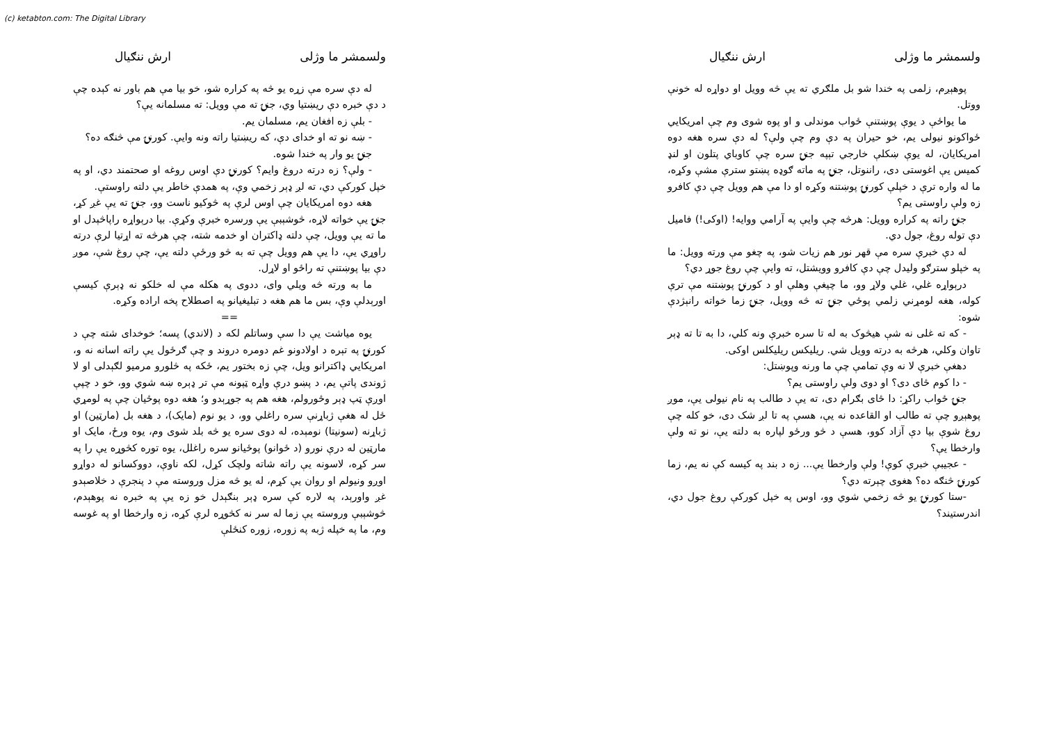(c) ketabton.com: The Digital Library
ولسمشر ما وژلی ارش ننګیال
پوهېږم، زلمی په خندا شو بل ملګري ته يې څه وويل او دواړه له خونې ووتل.
ما يواځې د يوې پوښتنې ځواب موندلی و او پوه شوی وم چې امريکايي ځواکونو نيولی يم، خو حيران په دې وم چې ولې؟ له دې سره هغه دوه امريکايان، له يوې ښکلې خارجي تېپه جنۍ سره چې کاوباي پتلون او لنډ کميس يې اغوستی دی، راننوتل، جنۍ په ماته ګوډه پښتو سترې مشې وکړه، ما له واره ترې د خپلې کورنۍ پوښتنه وکړه او دا مې هم وويل چې دې کافرو زه ولې راوستی يم؟
جنۍ راته په کراره وويل: هرڅه چې وايې په آرامي ووايه! (اوکی!) فاميل دې توله روغ، جول دي.
له دې خبرې سره مې قهر نور هم زيات شو، په چغو مې ورته وويل: ما په خپلو سترګو وليدل چې دې کافرو وويشتل، ته وايې چې روغ جوړ دي؟
درېواړه غلي، غلي ولاړ وو، ما چيغې وهلې او د کورنۍ پوښتنه مې ترې کوله، هغه لومړني زلمي پوځي جنۍ ته څه وويل، جنۍ زما خواته رانېژدې شوه:
- که ته غلی نه شې هيڅوک به له تا سره خبرې ونه کلي، دا به تا ته ډېر تاوان وکلي، هرڅه به درته وويل شي. ريليکس ريليکلس اوکی.
دهغې خبرې لا نه وې تمامې چې ما ورنه وپوښتل:
- دا کوم ځای دی؟ او دوی ولې راوستی يم؟
جنۍ ځواب راکړ: دا ځای بګرام دی، ته يې د طالب په نام نيولی يې، موږ پوهېږو چې ته طالب او القاعده نه يې، هسې په تا لږ شک دی، خو کله چې روغ شوې بيا دې آزاد کوو، هسې د څو ورځو لپاره به دلته يې، نو ته ولې وارخطا يې؟
- عجيبې خبرې کوې! ولې وارخطا يې... زه د بند په کيسه کې نه يم، زما کورنۍ څنګه ده؟ هغوی چېرته دي؟
-ستا کورنۍ يو څه زخمي شوي وو، اوس په خپل کورکې روغ جول دي، اندرستيند؟
ولسمشر ما وژلی ارش ننګیال
له دې سره مې زړه يو څه په کراره شو، خو بيا مې هم باور نه کېده چې د دې خبره دې ريښتيا وي، جنۍ ته مې وويل: ته مسلمانه يې؟
- بلې زه افغان يم، مسلمان يم.
- ښه نو ته او خدای دې، که ريښتيا راته ونه وايې. کورنۍ مې څنګه ده؟
جنۍ يو وار په خندا شوه.
- ولې؟ زه درته دروغ وايم؟ کورنۍ دې اوس روغه او صحتمند دي، او په خپل کورکې دي، ته لږ ډېر زخمي وې، په همدې خاطر يې دلته راوستې.
هغه دوه امريکايان چې اوس لرې په څوکيو ناست وو، جنۍ ته يې غږ کړ، جنۍ يې خواته لاړه، څوشېبې يې ورسره خبرې وکړې. بيا درېواړه راپاڅېدل او ما ته يې وويل، چې دلته ډاکتران او خدمه شته، چې هرڅه ته اړتيا لرې درته راوړي يې، دا يې هم وويل چې ته به څو ورځې دلته يې، چې روغ شې، موږ دې بيا پوښتنې ته راځو او لاړل.
ما به ورته څه ويلي وای، ددوی په هکله مې له خلکو نه ډېرې کيسې اورېدلې وې، بس ما هم هغه د تبليغيانو په اصطلاح پخه اراده وکړه.
==
يوه مياشت يې دا سې وساتلم لکه د (لاندي) پسه؛ خوخدای شته چې د کورنۍ په تېره د اولادونو غم دومره دروند و چې ګرځول يې راته اسانه نه و، امريکايي ډاکترانو ويل، چې زه بختور يم، ځکه په څلورو مرميو لګېدلی او لا ژوندی پاتې يم، د پښو درې واړه ټپونه مې تر ډېره ښه شوي وو، خو د چپې اوږې ټپ ډېر وځورولم، هغه هم په جوړېدو و؛ هغه دوه پوځيان چې په لومړي ځل له هغې ژباړنې سره راغلي وو، د يو نوم (مايک)، د هغه بل (مارټين) او ژباړنه (سونيتا) نومېده، له دوی سره يو څه بلد شوی وم، يوه ورځ، مايک او مارټين له درې نورو (د ځوانو) پوځيانو سره راغلل، يوه توره کڅوړه يې را په سر کړه، لاسونه يې راته شاته ولچک کړل، لکه ناوې، دووکسانو له دواړو اوږو ونيولم او روان يې کړم، له يو څه مزل وروسته مې د پنجرې د خلاصېدو غږ واورېد، په لاره کې سره ډېر بنګېدل خو زه يې په خبره نه پوهېدم، څوشېبې وروسته يې زما له سر نه کڅوړه لرې کړه، زه وارخطا او په غوسه وم، ما په خپله ژبه په زوره، زوره کنځلې